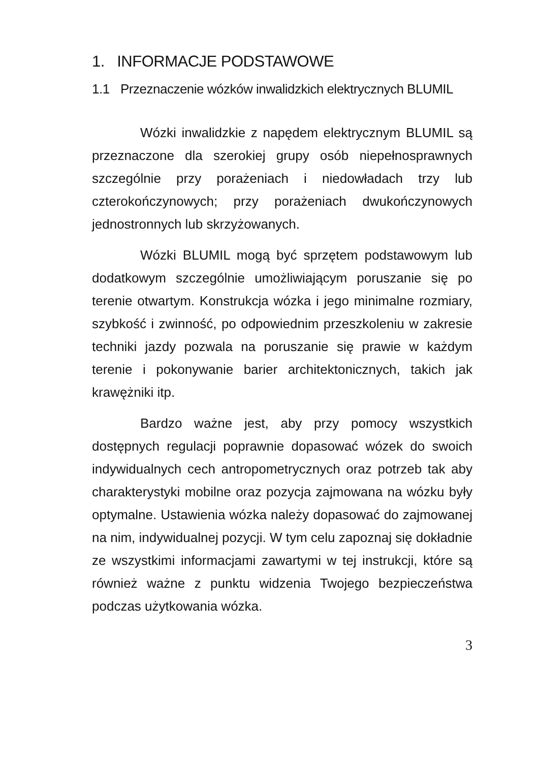1. INFORMACJE PODSTAWOWE
1.1 Przeznaczenie wózków inwalidzkich elektrycznych BLUMIL
Wózki inwalidzkie z napędem elektrycznym BLUMIL są przeznaczone dla szerokiej grupy osób niepełnosprawnych szczególnie przy porażeniach i niedowładach trzy lub czterokończynowych; przy porażeniach dwukończynowych jednostronnych lub skrzyżowanych.
Wózki BLUMIL mogą być sprzętem podstawowym lub dodatkowym szczególnie umożliwiającym poruszanie się po terenie otwartym. Konstrukcja wózka i jego minimalne rozmiary, szybkość i zwinność, po odpowiednim przeszkoleniu w zakresie techniki jazdy pozwala na poruszanie się prawie w każdym terenie i pokonywanie barier architektonicznych, takich jak krawężniki itp.
Bardzo ważne jest, aby przy pomocy wszystkich dostępnych regulacji poprawnie dopasować wózek do swoich indywidualnych cech antropometrycznych oraz potrzeb tak aby charakterystyki mobilne oraz pozycja zajmowana na wózku były optymalne. Ustawienia wózka należy dopasować do zajmowanej na nim, indywidualnej pozycji. W tym celu zapoznaj się dokładnie ze wszystkimi informacjami zawartymi w tej instrukcji, które są również ważne z punktu widzenia Twojego bezpieczeństwa podczas użytkowania wózka.
3